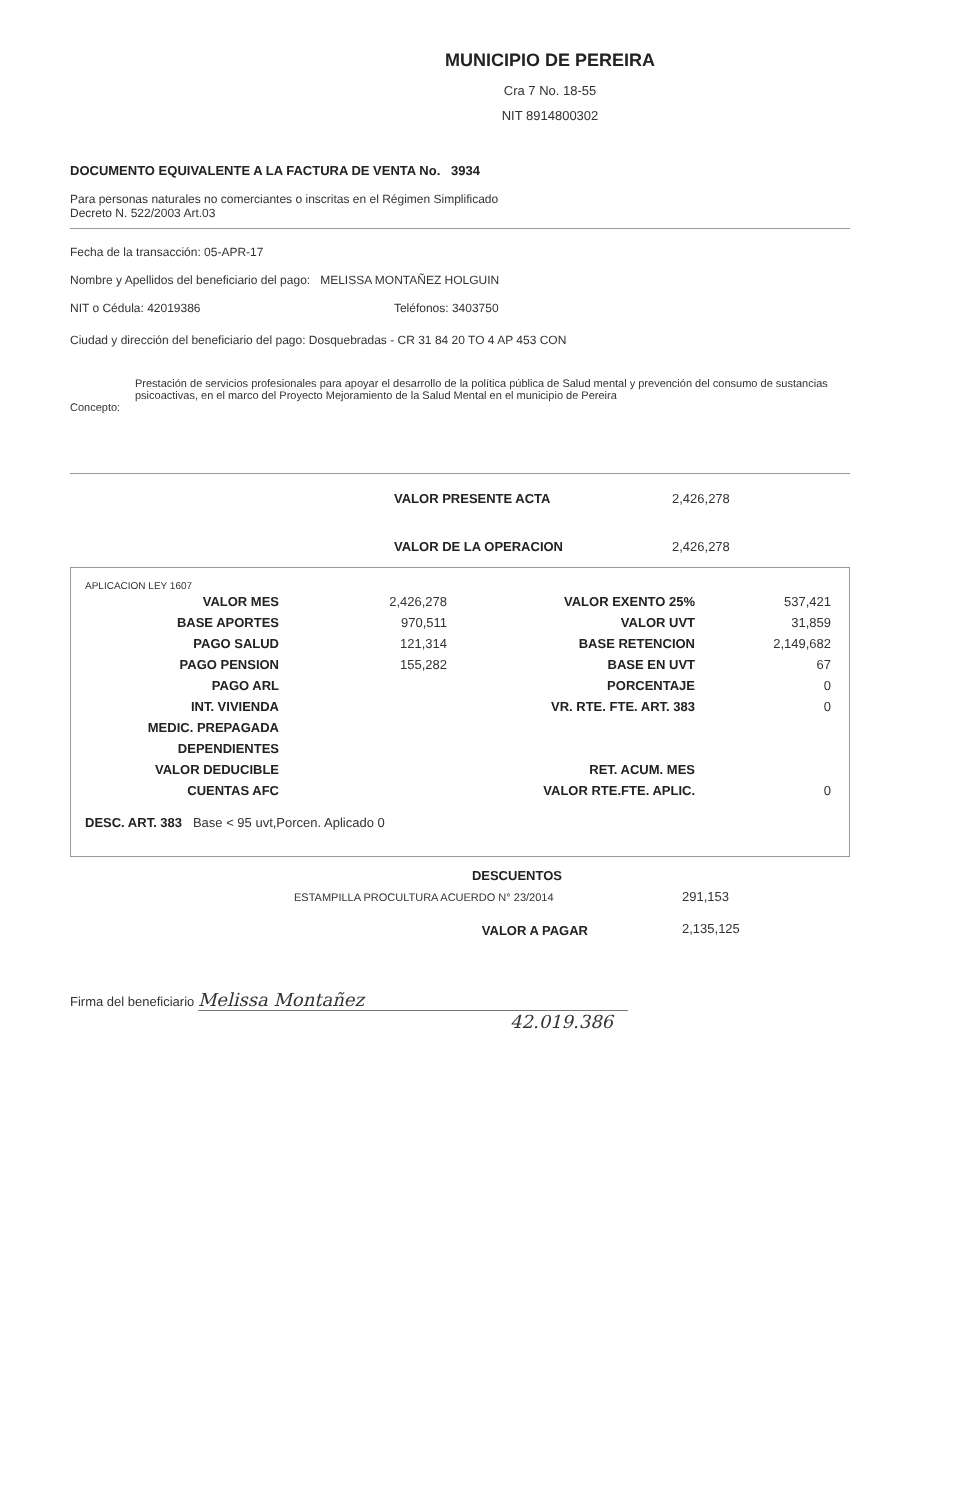MUNICIPIO DE PEREIRA
Cra 7 No. 18-55
NIT 8914800302
DOCUMENTO EQUIVALENTE A LA FACTURA DE VENTA No. 3934
Para personas naturales no comerciantes o inscritas en el Régimen Simplificado
Decreto N. 522/2003 Art.03
Fecha de la transacción: 05-APR-17
Nombre y Apellidos del beneficiario del pago: MELISSA MONTAÑEZ HOLGUIN
NIT o Cédula: 42019386 Teléfonos: 3403750
Ciudad y dirección del beneficiario del pago: Dosquebradas - CR 31 84 20 TO 4 AP 453 CON
Prestación de servicios profesionales para apoyar el desarrollo de la política pública de Salud mental y prevención del consumo de sustancias psicoactivas, en el marco del Proyecto Mejoramiento de la Salud Mental en el municipio de Pereira
Concepto:
| VALOR PRESENTE ACTA | 2,426,278 |
| VALOR DE LA OPERACION | 2,426,278 |
APLICACION LEY 1607
| VALOR MES | 2,426,278 | VALOR EXENTO 25% | 537,421 |
| BASE APORTES | 970,511 | VALOR UVT | 31,859 |
| PAGO SALUD | 121,314 | BASE RETENCION | 2,149,682 |
| PAGO PENSION | 155,282 | BASE EN UVT | 67 |
| PAGO ARL | | PORCENTAJE | 0 |
| INT. VIVIENDA | | VR. RTE. FTE. ART. 383 | 0 |
| MEDIC. PREPAGADA | | | |
| DEPENDIENTES | | | |
| VALOR DEDUCIBLE | | RET. ACUM. MES | |
| CUENTAS AFC | | VALOR RTE.FTE. APLIC. | 0 |
DESC. ART. 383 Base < 95 uvt,Porcen. Aplicado 0
| DESCUENTOS | |
| ESTAMPILLA PROCULTURA ACUERDO N° 23/2014 | 291,153 |
| VALOR A PAGAR | 2,135,125 |
Firma del beneficiario Melissa Montañez
42.019.386